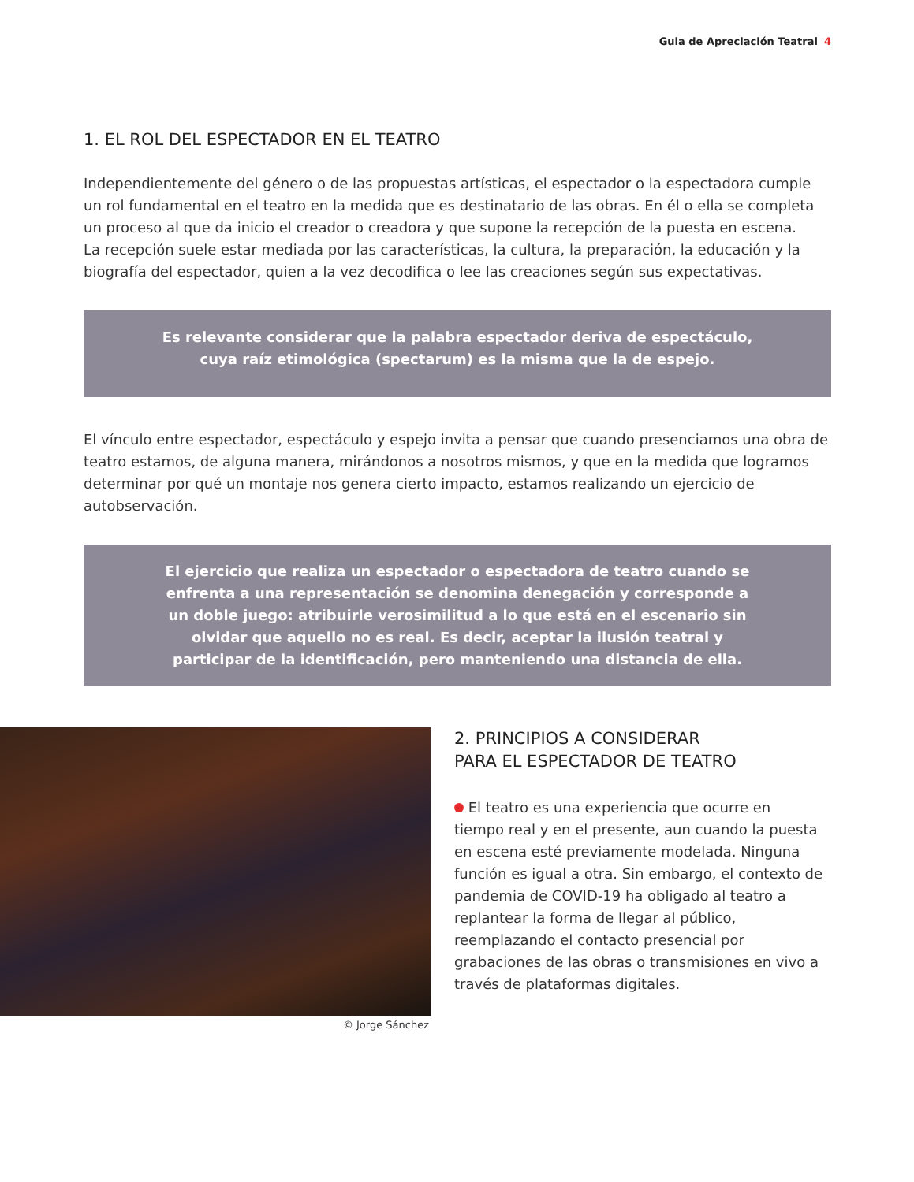Guia de Apreciación Teatral 4
1. EL ROL DEL ESPECTADOR EN EL TEATRO
Independientemente del género o de las propuestas artísticas, el espectador o la espectadora cumple un rol fundamental en el teatro en la medida que es destinatario de las obras. En él o ella se completa un proceso al que da inicio el creador o creadora y que supone la recepción de la puesta en escena.
La recepción suele estar mediada por las características, la cultura, la preparación, la educación y la biografía del espectador, quien a la vez decodifica o lee las creaciones según sus expectativas.
Es relevante considerar que la palabra espectador deriva de espectáculo, cuya raíz etimológica (spectarum) es la misma que la de espejo.
El vínculo entre espectador, espectáculo y espejo invita a pensar que cuando presenciamos una obra de teatro estamos, de alguna manera, mirándonos a nosotros mismos, y que en la medida que logramos determinar por qué un montaje nos genera cierto impacto, estamos realizando un ejercicio de autobservación.
El ejercicio que realiza un espectador o espectadora de teatro cuando se enfrenta a una representación se denomina denegación y corresponde a un doble juego: atribuirle verosimilitud a lo que está en el escenario sin olvidar que aquello no es real. Es decir, aceptar la ilusión teatral y participar de la identificación, pero manteniendo una distancia de ella.
© Jorge Sánchez
2. PRINCIPIOS A CONSIDERAR
PARA EL ESPECTADOR DE TEATRO
El teatro es una experiencia que ocurre en tiempo real y en el presente, aun cuando la puesta en escena esté previamente modelada. Ninguna función es igual a otra. Sin embargo, el contexto de pandemia de COVID-19 ha obligado al teatro a replantear la forma de llegar al público, reemplazando el contacto presencial por grabaciones de las obras o transmisiones en vivo a través de plataformas digitales.